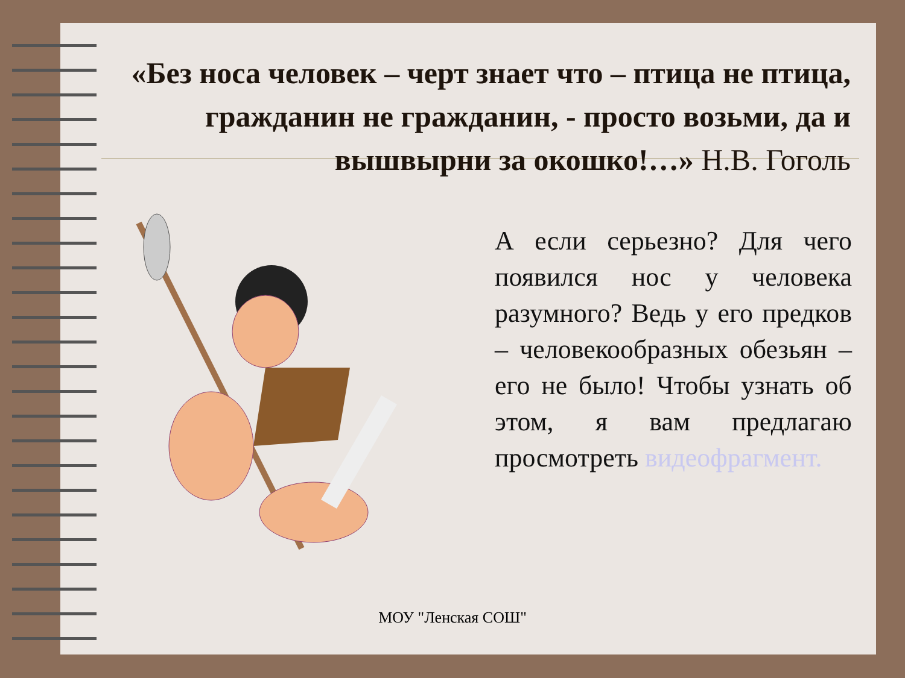«Без носа человек – черт знает что – птица не птица, гражданин не гражданин, - просто возьми, да и вышвырни за окошко!…» Н.В. Гоголь
А если серьезно? Для чего появился нос у человека разумного? Ведь у его предков – человекообразных обезьян – его не было! Чтобы узнать об этом, я вам предлагаю просмотреть видеофрагмент.
МОУ "Ленская СОШ"